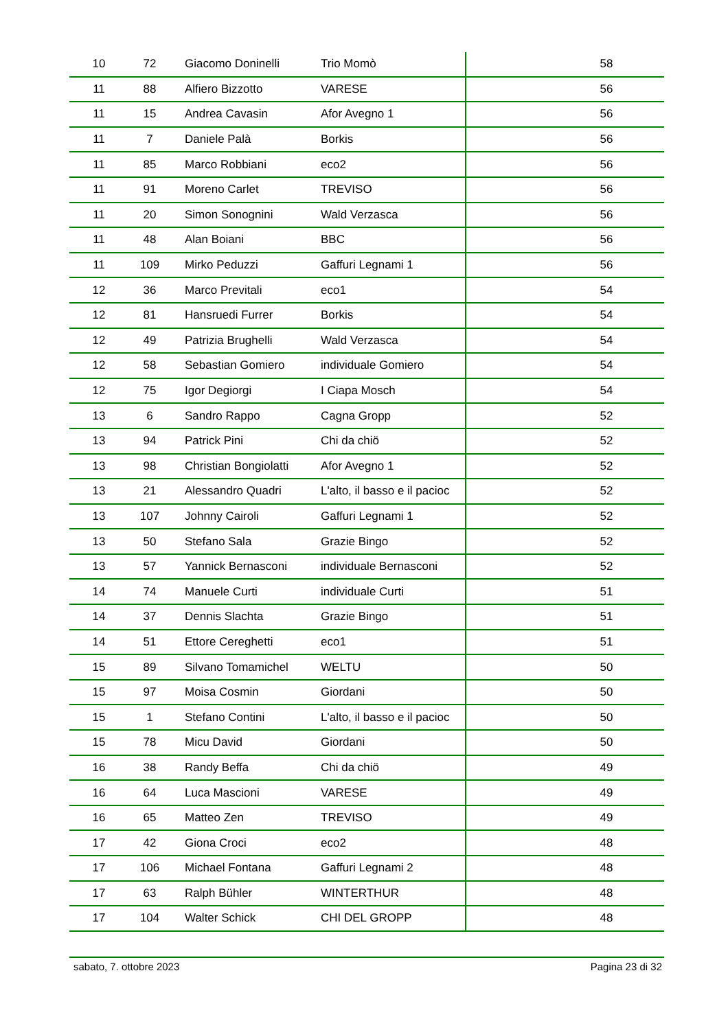| 10 | 72 | Giacomo Doninelli | Trio Momò | 58 |
| 11 | 88 | Alfiero Bizzotto | VARESE | 56 |
| 11 | 15 | Andrea Cavasin | Afor Avegno 1 | 56 |
| 11 | 7 | Daniele Palà | Borkis | 56 |
| 11 | 85 | Marco Robbiani | eco2 | 56 |
| 11 | 91 | Moreno Carlet | TREVISO | 56 |
| 11 | 20 | Simon Sonognini | Wald Verzasca | 56 |
| 11 | 48 | Alan Boiani | BBC | 56 |
| 11 | 109 | Mirko Peduzzi | Gaffuri Legnami 1 | 56 |
| 12 | 36 | Marco Previtali | eco1 | 54 |
| 12 | 81 | Hansruedi Furrer | Borkis | 54 |
| 12 | 49 | Patrizia Brughelli | Wald Verzasca | 54 |
| 12 | 58 | Sebastian Gomiero | individuale Gomiero | 54 |
| 12 | 75 | Igor Degiorgi | I Ciapa Mosch | 54 |
| 13 | 6 | Sandro Rappo | Cagna Gropp | 52 |
| 13 | 94 | Patrick Pini | Chi da chiö | 52 |
| 13 | 98 | Christian Bongiolatti | Afor Avegno 1 | 52 |
| 13 | 21 | Alessandro Quadri | L'alto, il basso e il pacioc | 52 |
| 13 | 107 | Johnny Cairoli | Gaffuri Legnami 1 | 52 |
| 13 | 50 | Stefano Sala | Grazie Bingo | 52 |
| 13 | 57 | Yannick Bernasconi | individuale Bernasconi | 52 |
| 14 | 74 | Manuele Curti | individuale Curti | 51 |
| 14 | 37 | Dennis Slachta | Grazie Bingo | 51 |
| 14 | 51 | Ettore Cereghetti | eco1 | 51 |
| 15 | 89 | Silvano Tomamichel | WELTU | 50 |
| 15 | 97 | Moisa Cosmin | Giordani | 50 |
| 15 | 1 | Stefano Contini | L'alto, il basso e il pacioc | 50 |
| 15 | 78 | Micu David | Giordani | 50 |
| 16 | 38 | Randy Beffa | Chi da chiö | 49 |
| 16 | 64 | Luca Mascioni | VARESE | 49 |
| 16 | 65 | Matteo Zen | TREVISO | 49 |
| 17 | 42 | Giona Croci | eco2 | 48 |
| 17 | 106 | Michael Fontana | Gaffuri Legnami 2 | 48 |
| 17 | 63 | Ralph Bühler | WINTERTHUR | 48 |
| 17 | 104 | Walter Schick | CHI DEL GROPP | 48 |
sabato, 7. ottobre 2023 Pagina 23 di 32